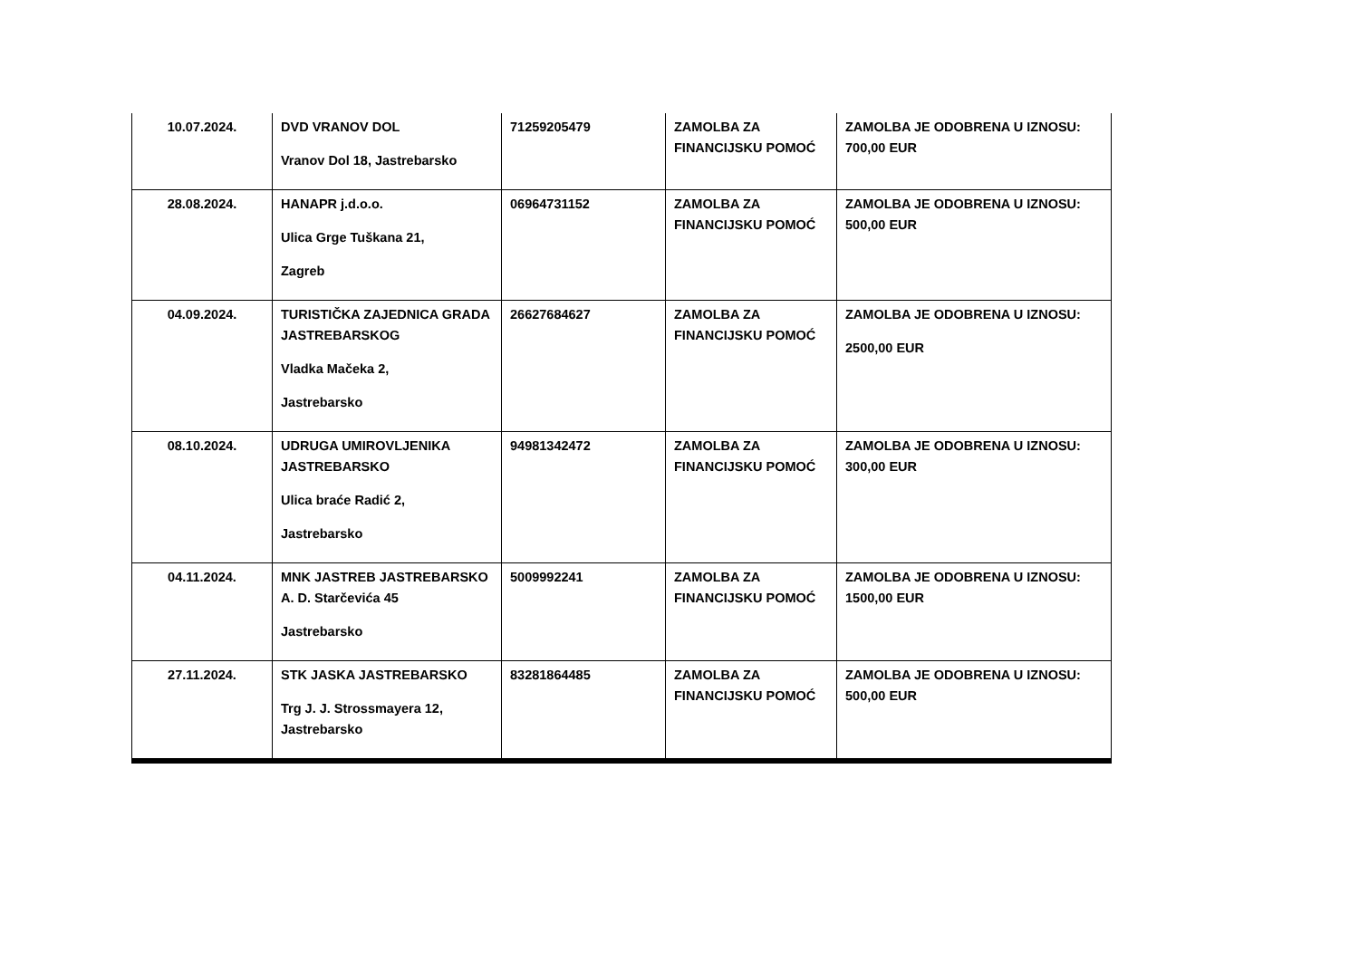| 10.07.2024. | DVD VRANOV DOL Vranov Dol 18, Jastrebarsko | 71259205479 | ZAMOLBA ZA FINANCIJSKU POMOĆ | ZAMOLBA JE ODOBRENA U IZNOSU: 700,00 EUR |
| 28.08.2024. | HANAPR j.d.o.o. Ulica Grge Tuškana 21, Zagreb | 06964731152 | ZAMOLBA ZA FINANCIJSKU POMOĆ | ZAMOLBA JE ODOBRENA U IZNOSU: 500,00 EUR |
| 04.09.2024. | TURISTIČKA ZAJEDNICA GRADA JASTREBARSKOG Vladka Mačeka 2, Jastrebarsko | 26627684627 | ZAMOLBA ZA FINANCIJSKU POMOĆ | ZAMOLBA JE ODOBRENA U IZNOSU: 2500,00 EUR |
| 08.10.2024. | UDRUGA UMIROVLJENIKA JASTREBARSKO Ulica braće Radić 2, Jastrebarsko | 94981342472 | ZAMOLBA ZA FINANCIJSKU POMOĆ | ZAMOLBA JE ODOBRENA U IZNOSU: 300,00 EUR |
| 04.11.2024. | MNK JASTREB JASTREBARSKO A. D. Starčevića 45 Jastrebarsko | 5009992241 | ZAMOLBA ZA FINANCIJSKU POMOĆ | ZAMOLBA JE ODOBRENA U IZNOSU: 1500,00 EUR |
| 27.11.2024. | STK JASKA JASTREBARSKO Trg J. J. Strossmayera 12, Jastrebarsko | 83281864485 | ZAMOLBA ZA FINANCIJSKU POMOĆ | ZAMOLBA JE ODOBRENA U IZNOSU: 500,00 EUR |